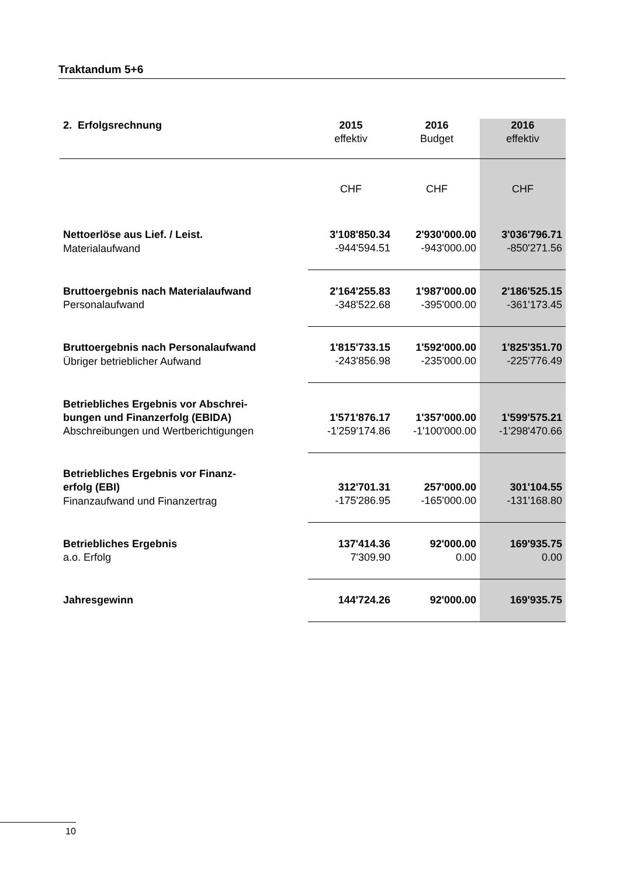Traktandum 5+6
| 2. Erfolgsrechnung | 2015 effektiv | 2016 Budget | 2016 effektiv |
| --- | --- | --- | --- |
| | CHF | CHF | CHF |
| Nettoerlöse aus Lief. / Leist. | 3'108'850.34 | 2'930'000.00 | 3'036'796.71 |
| Materialaufwand | -944'594.51 | -943'000.00 | -850'271.56 |
| Bruttoergebnis nach Materialaufwand | 2'164'255.83 | 1'987'000.00 | 2'186'525.15 |
| Personalaufwand | -348'522.68 | -395'000.00 | -361'173.45 |
| Bruttoergebnis nach Personalaufwand | 1'815'733.15 | 1'592'000.00 | 1'825'351.70 |
| Übriger betrieblicher Aufwand | -243'856.98 | -235'000.00 | -225'776.49 |
| Betriebliches Ergebnis vor Abschrei- bungen und Finanzerfolg (EBIDA) | 1'571'876.17 | 1'357'000.00 | 1'599'575.21 |
| Abschreibungen und Wertberichtigungen | -1'259'174.86 | -1'100'000.00 | -1'298'470.66 |
| Betriebliches Ergebnis vor Finanz- erfolg (EBI) | 312'701.31 | 257'000.00 | 301'104.55 |
| Finanzaufwand und Finanzertrag | -175'286.95 | -165'000.00 | -131'168.80 |
| Betriebliches Ergebnis | 137'414.36 | 92'000.00 | 169'935.75 |
| a.o. Erfolg | 7'309.90 | 0.00 | 0.00 |
| Jahresgewinn | 144'724.26 | 92'000.00 | 169'935.75 |
10